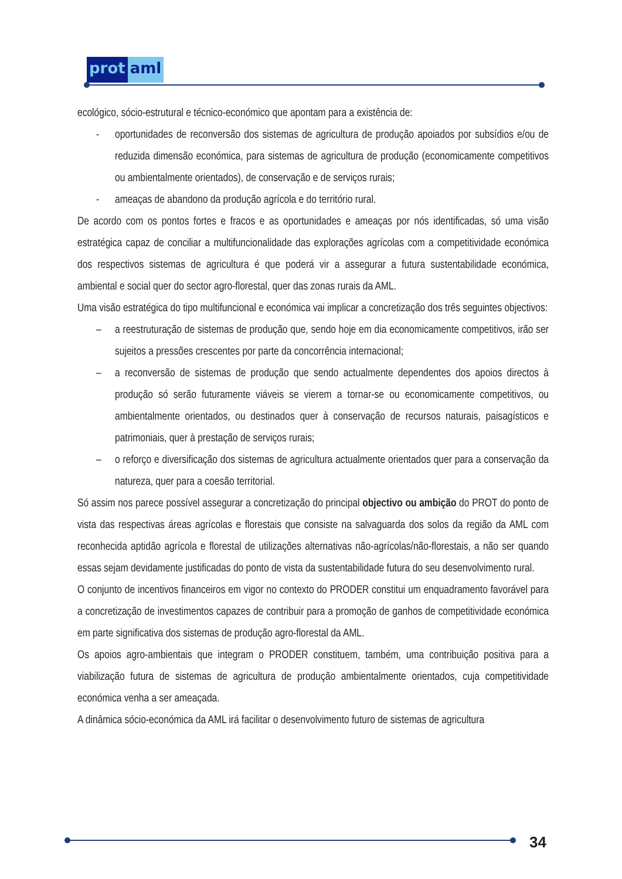prot aml
ecológico, sócio-estrutural e técnico-económico que apontam para a existência de:
- oportunidades de reconversão dos sistemas de agricultura de produção apoiados por subsídios e/ou de reduzida dimensão económica, para sistemas de agricultura de produção (economicamente competitivos ou ambientalmente orientados), de conservação e de serviços rurais;
- ameaças de abandono da produção agrícola e do território rural.
De acordo com os pontos fortes e fracos e as oportunidades e ameaças por nós identificadas, só uma visão estratégica capaz de conciliar a multifuncionalidade das explorações agrícolas com a competitividade económica dos respectivos sistemas de agricultura é que poderá vir a assegurar a futura sustentabilidade económica, ambiental e social quer do sector agro-florestal, quer das zonas rurais da AML.
Uma visão estratégica do tipo multifuncional e económica vai implicar a concretização dos três seguintes objectivos:
– a reestruturação de sistemas de produção que, sendo hoje em dia economicamente competitivos, irão ser sujeitos a pressões crescentes por parte da concorrência internacional;
– a reconversão de sistemas de produção que sendo actualmente dependentes dos apoios directos à produção só serão futuramente viáveis se vierem a tornar-se ou economicamente competitivos, ou ambientalmente orientados, ou destinados quer à conservação de recursos naturais, paisagísticos e patrimoniais, quer à prestação de serviços rurais;
– o reforço e diversificação dos sistemas de agricultura actualmente orientados quer para a conservação da natureza, quer para a coesão territorial.
Só assim nos parece possível assegurar a concretização do principal objectivo ou ambição do PROT do ponto de vista das respectivas áreas agrícolas e florestais que consiste na salvaguarda dos solos da região da AML com reconhecida aptidão agrícola e florestal de utilizações alternativas não-agrícolas/não-florestais, a não ser quando essas sejam devidamente justificadas do ponto de vista da sustentabilidade futura do seu desenvolvimento rural.
O conjunto de incentivos financeiros em vigor no contexto do PRODER constitui um enquadramento favorável para a concretização de investimentos capazes de contribuir para a promoção de ganhos de competitividade económica em parte significativa dos sistemas de produção agro-florestal da AML.
Os apoios agro-ambientais que integram o PRODER constituem, também, uma contribuição positiva para a viabilização futura de sistemas de agricultura de produção ambientalmente orientados, cuja competitividade económica venha a ser ameaçada.
A dinâmica sócio-económica da AML irá facilitar o desenvolvimento futuro de sistemas de agricultura
34